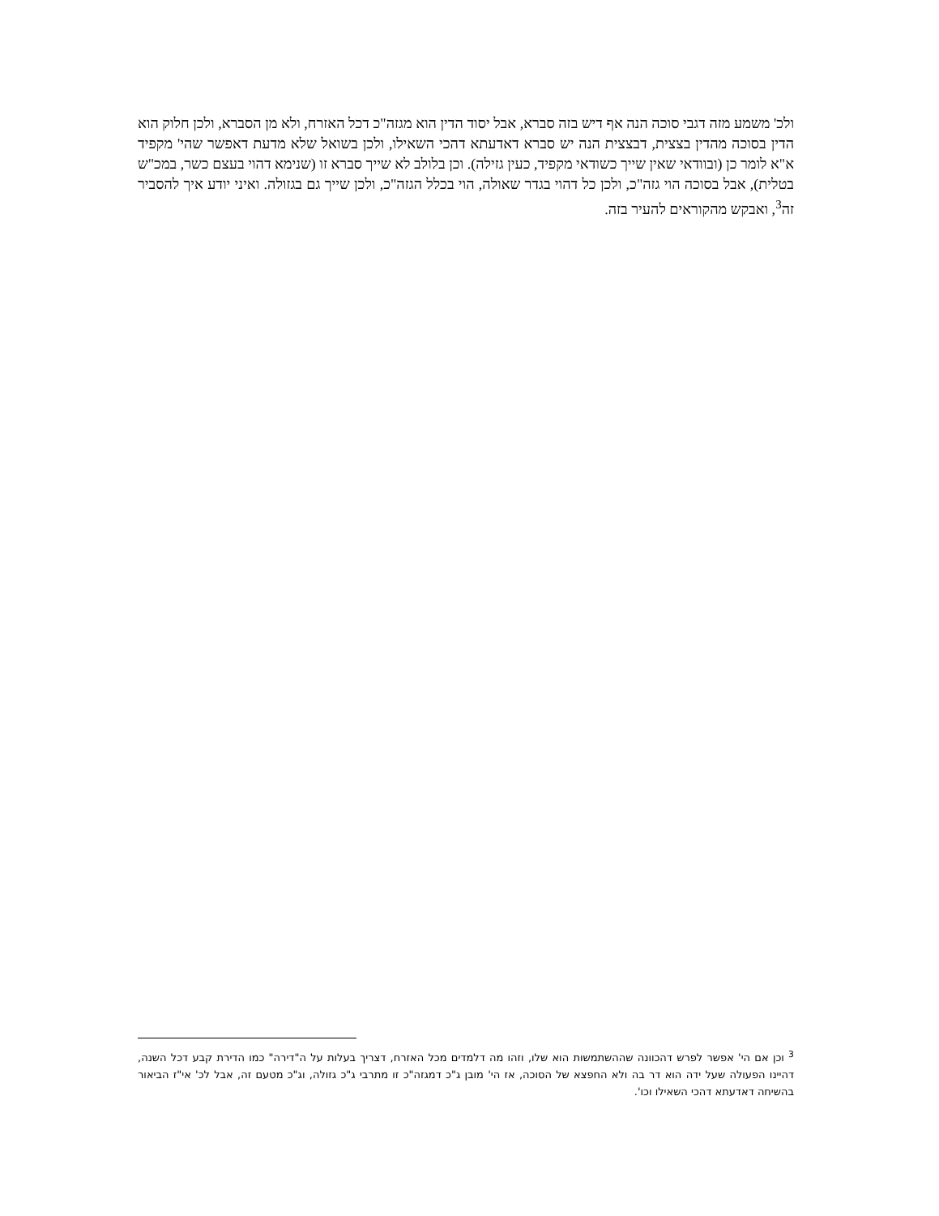ולכ' משמע מזה דגבי סוכה הנה אף דיש בזה סברא, אבל יסוד הדין הוא מגזה"כ דכל האזרח, ולא מן הסברא, ולכן חלוק הוא הדין בסוכה מהדין בצצית, דבצצית הנה יש סברא דאדעתא דהכי השאילו, ולכן בשואל שלא מדעת דאפשר שהי' מקפיד א"א לומר כן (ובוודאי שאין שייך כשודאי מקפיד, כעין גזילה). וכן בלולב לא שייך סברא זו (שנימא דהוי בעצם כשר, במכ"ש בטלית), אבל בסוכה הוי גזה"כ, ולכן כל דהוי בגדר שאולה, הוי בכלל הגזה"כ, ולכן שייך גם בגזולה. ואיני יודע איך להסביר זה<sup>3</sup>, ואבקש מהקוראים להעיר בזה.
<sup>3</sup> וכן אם הי' אפשר לפרש דהכוונה שההשתמשות הוא שלו, וזהו מה דלמדים מכל האזרח, דצריך בעלות על ה"דירה" כמו הדירת קבע דכל השנה, דהיינו הפעולה שעל ידה הוא דר בה ולא החפצא של הסוכה, אז הי' מובן ג"כ דמגזה"כ זו מתרבי ג"כ גזולה, וג"כ מטעם זה, אבל לכ' אי"ז הביאור בהשיחה דאדעתא דהכי השאילו וכו'.